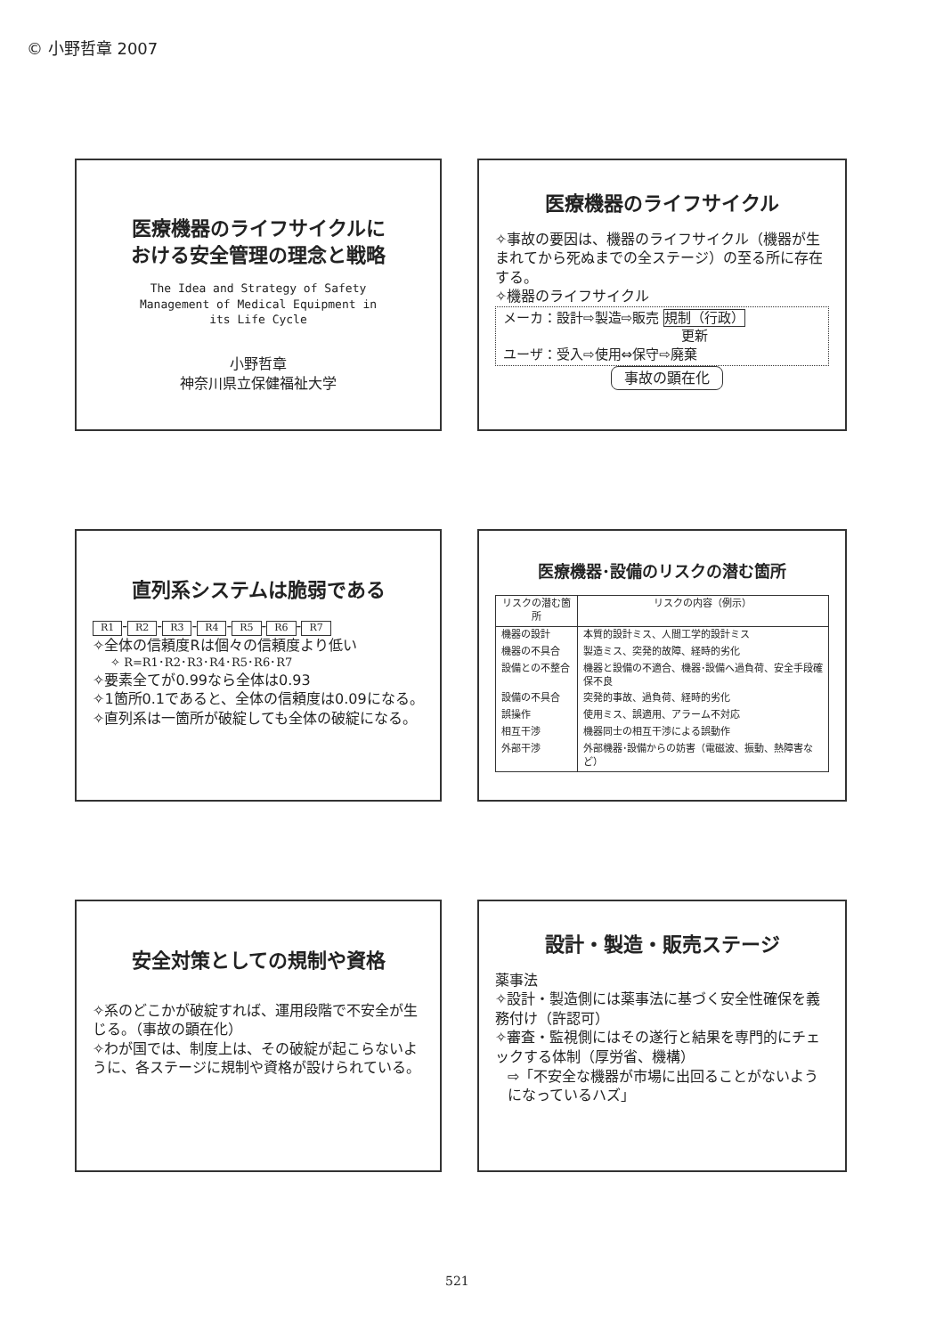© 小野哲章 2007
医療機器のライフサイクルに
おける安全管理の理念と戦略
The Idea and Strategy of Safety
Management of Medical Equipment in
its Life Cycle
小野哲章
神奈川県立保健福祉大学
医療機器のライフサイクル
✧事故の要因は、機器のライフサイクル（機器が生まれてから死ぬまでの全ステージ）の至る所に存在する。
✧機器のライフサイクル
メーカ：設計⇨製造⇨販売 規制（行政）
更新
ユーザ：受入⇨使用⇔保守⇨廃棄
事故の顕在化
直列系システムは脆弱である
R1 - R2 - R3 - R4 - R5 - R6 - R7
✧全体の信頼度Rは個々の信頼度より低い
✧ R=R1･R2･R3･R4･R5･R6･R7
✧要素全てが0.99なら全体は0.93
✧1箇所0.1であると、全体の信頼度は0.09になる。
✧直列系は一箇所が破綻しても全体の破綻になる。
医療機器･設備のリスクの潜む箇所
| リスクの潜む箇所 | リスクの内容（例示） |
| --- | --- |
| 機器の設計 | 本質的設計ミス、人間工学的設計ミス |
| 機器の不具合 | 製造ミス、突発的故障、経時的劣化 |
| 設備との不整合 | 機器と設備の不適合、機器･設備へ過負荷、安全手段確保不良 |
| 設備の不具合 | 突発的事故、過負荷、経時的劣化 |
| 誤操作 | 使用ミス、誤適用、アラーム不対応 |
| 相互干渉 | 機器同士の相互干渉による誤動作 |
| 外部干渉 | 外部機器･設備からの妨害（電磁波、振動、熱障害など） |
安全対策としての規制や資格
✧系のどこかが破綻すれば、運用段階で不安全が生じる。（事故の顕在化）
✧わが国では、制度上は、その破綻が起こらないように、各ステージに規制や資格が設けられている。
設計・製造・販売ステージ
薬事法
✧設計・製造側には薬事法に基づく安全性確保を義務付け（許認可）
✧審査・監視側にはその遂行と結果を専門的にチェックする体制（厚労省、機構）
⇨「不安全な機器が市場に出回ることがないようになっているハズ」
521